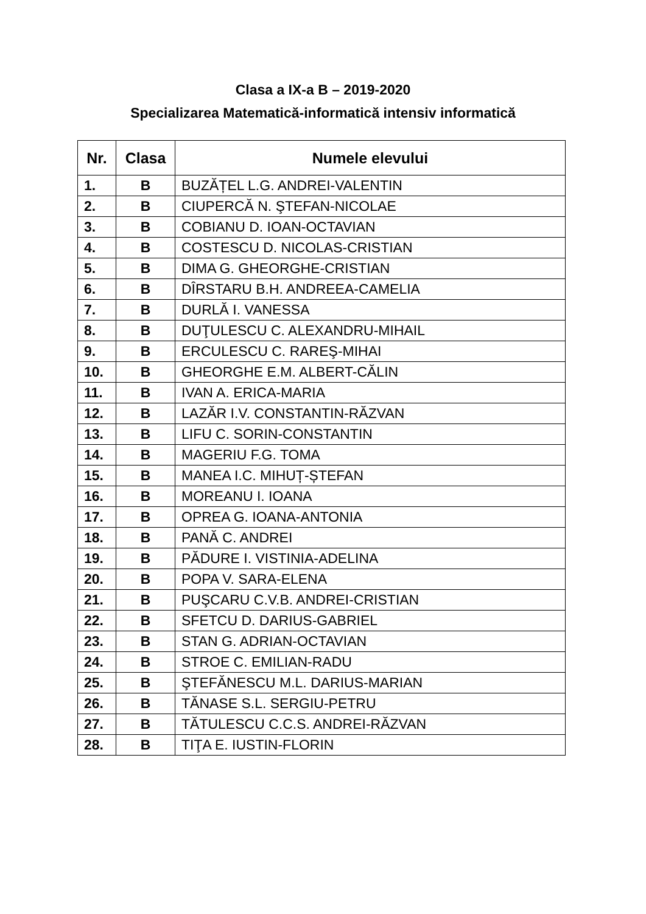Clasa a IX-a B – 2019-2020
Specializarea Matematică-informatică intensiv informatică
| Nr. | Clasa | Numele elevului |
| --- | --- | --- |
| 1. | B | BUZĂȚEL L.G. ANDREI-VALENTIN |
| 2. | B | CIUPERCĂ N. ŞTEFAN-NICOLAE |
| 3. | B | COBIANU D. IOAN-OCTAVIAN |
| 4. | B | COSTESCU D. NICOLAS-CRISTIAN |
| 5. | B | DIMA G. GHEORGHE-CRISTIAN |
| 6. | B | DÎRSTARU B.H. ANDREEA-CAMELIA |
| 7. | B | DURLĂ I. VANESSA |
| 8. | B | DUŢULESCU C. ALEXANDRU-MIHAIL |
| 9. | B | ERCULESCU C. RAREŞ-MIHAI |
| 10. | B | GHEORGHE E.M. ALBERT-CĂLIN |
| 11. | B | IVAN A. ERICA-MARIA |
| 12. | B | LAZĂR I.V. CONSTANTIN-RĂZVAN |
| 13. | B | LIFU C. SORIN-CONSTANTIN |
| 14. | B | MAGERIU F.G. TOMA |
| 15. | B | MANEA I.C. MIHUȚ-ȘTEFAN |
| 16. | B | MOREANU I. IOANA |
| 17. | B | OPREA G. IOANA-ANTONIA |
| 18. | B | PANĂ C. ANDREI |
| 19. | B | PĂDURE I. VISTINIA-ADELINA |
| 20. | B | POPA V. SARA-ELENA |
| 21. | B | PUŞCARU C.V.B. ANDREI-CRISTIAN |
| 22. | B | SFETCU D. DARIUS-GABRIEL |
| 23. | B | STAN G. ADRIAN-OCTAVIAN |
| 24. | B | STROE C. EMILIAN-RADU |
| 25. | B | ŞTEFĂNESCU M.L. DARIUS-MARIAN |
| 26. | B | TĂNASE S.L. SERGIU-PETRU |
| 27. | B | TĂTULESCU C.C.S. ANDREI-RĂZVAN |
| 28. | B | TIŢA E. IUSTIN-FLORIN |